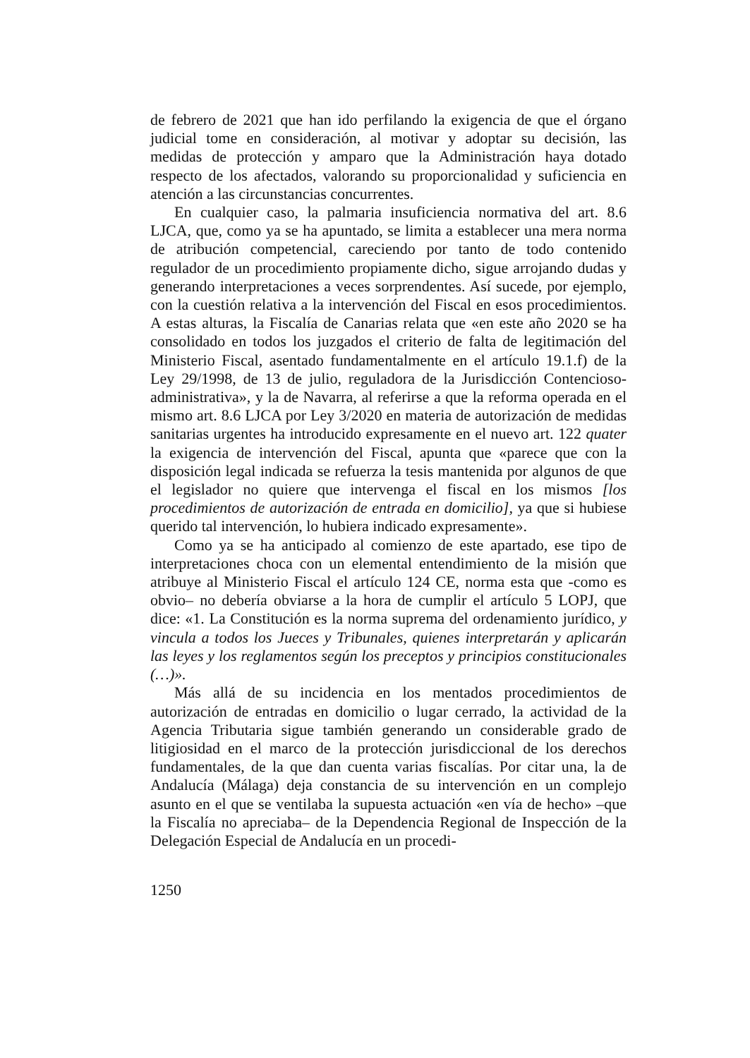de febrero de 2021 que han ido perfilando la exigencia de que el órgano judicial tome en consideración, al motivar y adoptar su decisión, las medidas de protección y amparo que la Administración haya dotado respecto de los afectados, valorando su proporcionalidad y suficiencia en atención a las circunstancias concurrentes.
En cualquier caso, la palmaria insuficiencia normativa del art. 8.6 LJCA, que, como ya se ha apuntado, se limita a establecer una mera norma de atribución competencial, careciendo por tanto de todo contenido regulador de un procedimiento propiamente dicho, sigue arrojando dudas y generando interpretaciones a veces sorprendentes. Así sucede, por ejemplo, con la cuestión relativa a la intervención del Fiscal en esos procedimientos. A estas alturas, la Fiscalía de Canarias relata que «en este año 2020 se ha consolidado en todos los juzgados el criterio de falta de legitimación del Ministerio Fiscal, asentado fundamentalmente en el artículo 19.1.f) de la Ley 29/1998, de 13 de julio, reguladora de la Jurisdicción Contencioso-administrativa», y la de Navarra, al referirse a que la reforma operada en el mismo art. 8.6 LJCA por Ley 3/2020 en materia de autorización de medidas sanitarias urgentes ha introducido expresamente en el nuevo art. 122 quater la exigencia de intervención del Fiscal, apunta que «parece que con la disposición legal indicada se refuerza la tesis mantenida por algunos de que el legislador no quiere que intervenga el fiscal en los mismos [los procedimientos de autorización de entrada en domicilio], ya que si hubiese querido tal intervención, lo hubiera indicado expresamente».
Como ya se ha anticipado al comienzo de este apartado, ese tipo de interpretaciones choca con un elemental entendimiento de la misión que atribuye al Ministerio Fiscal el artículo 124 CE, norma esta que -como es obvio– no debería obviarse a la hora de cumplir el artículo 5 LOPJ, que dice: «1. La Constitución es la norma suprema del ordenamiento jurídico, y vincula a todos los Jueces y Tribunales, quienes interpretarán y aplicarán las leyes y los reglamentos según los preceptos y principios constitucionales (…)».
Más allá de su incidencia en los mentados procedimientos de autorización de entradas en domicilio o lugar cerrado, la actividad de la Agencia Tributaria sigue también generando un considerable grado de litigiosidad en el marco de la protección jurisdiccional de los derechos fundamentales, de la que dan cuenta varias fiscalías. Por citar una, la de Andalucía (Málaga) deja constancia de su intervención en un complejo asunto en el que se ventilaba la supuesta actuación «en vía de hecho» –que la Fiscalía no apreciaba– de la Dependencia Regional de Inspección de la Delegación Especial de Andalucía en un procedi-
1250